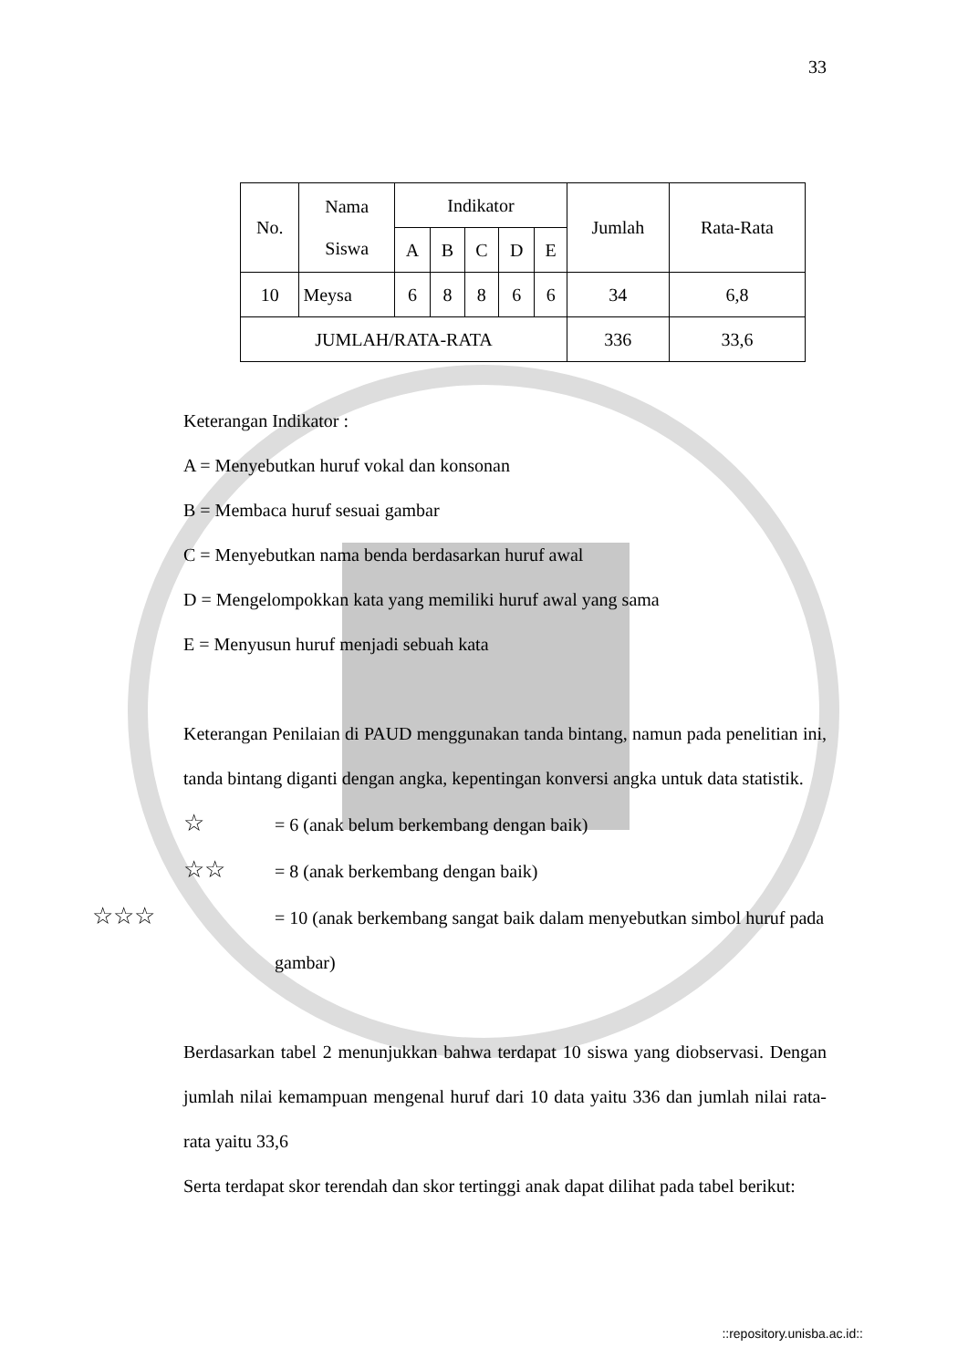33
| No. | Nama Siswa | Indikator | | | | | Jumlah | Rata-Rata |
| --- | --- | --- | --- | --- | --- | --- | --- | --- |
| | | A | B | C | D | E | | |
| 10 | Meysa | 6 | 8 | 8 | 6 | 6 | 34 | 6,8 |
| JUMLAH/RATA-RATA | | | | | | | 336 | 33,6 |
Keterangan Indikator :
A = Menyebutkan huruf vokal dan konsonan
B = Membaca huruf sesuai gambar
C = Menyebutkan nama benda berdasarkan huruf awal
D = Mengelompokkan kata yang memiliki huruf awal yang sama
E = Menyusun huruf menjadi sebuah kata
Keterangan Penilaian di PAUD menggunakan tanda bintang, namun pada penelitian ini, tanda bintang diganti dengan angka, kepentingan konversi angka untuk data statistik.
☆ = 6 (anak belum berkembang dengan baik)
☆☆ = 8 (anak berkembang dengan baik)
☆☆☆ = 10 (anak berkembang sangat baik dalam menyebutkan simbol huruf pada gambar)
Berdasarkan tabel 2 menunjukkan bahwa terdapat 10 siswa yang diobservasi. Dengan jumlah nilai kemampuan mengenal huruf dari 10 data yaitu 336 dan jumlah nilai rata-rata yaitu 33,6
Serta terdapat skor terendah dan skor tertinggi anak dapat dilihat pada tabel berikut:
::repository.unisba.ac.id::